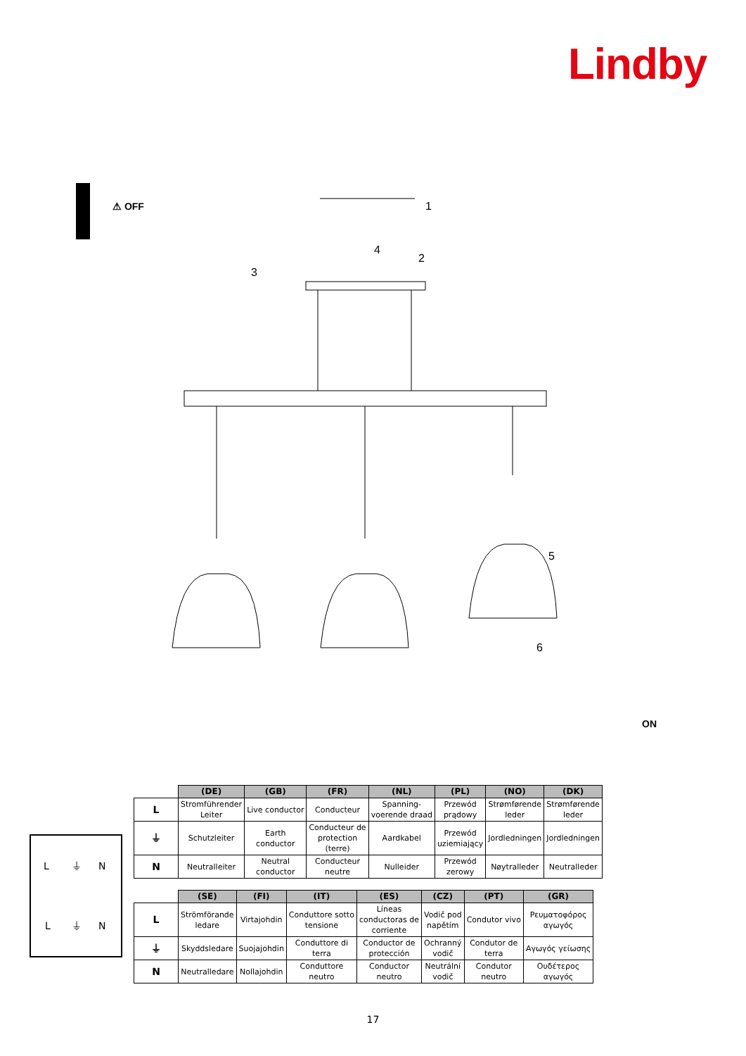Lindby
⚠ OFF
1
2
3
4
5
6
ON
L
⏚
N
L
⏚
N
| | (DE) | (GB) | (FR) | (NL) | (PL) | (NO) | (DK) |
| --- | --- | --- | --- | --- | --- | --- | --- |
| L | Stromführender Leiter | Live conductor | Conducteur | Spanning- voerende draad | Przewód prądowy | Strømførende leder | Strømførende leder |
| ⏚ | Schutzleiter | Earth conductor | Conducteur de protection (terre) | Aardkabel | Przewód uziemiający | Jordledningen | Jordledningen |
| N | Neutralleiter | Neutral conductor | Conducteur neutre | Nulleider | Przewód zerowy | Nøytralleder | Neutralleder |
| | (SE) | (FI) | (IT) | (ES) | (CZ) | (PT) | (GR) |
| --- | --- | --- | --- | --- | --- | --- | --- |
| L | Strömförande ledare | Virtajohdin | Conduttore sotto tensione | Líneas conductoras de corriente | Vodič pod napětím | Condutor vivo | Ρευματοφόρος αγωγός |
| ⏚ | Skyddsledare | Suojajohdin | Conduttore di terra | Conductor de protección | Ochranný vodič | Condutor de terra | Αγωγός γείωσης |
| N | Neutralledare | Nollajohdin | Conduttore neutro | Conductor neutro | Neutrální vodič | Condutor neutro | Ουδέτερος αγωγός |
17